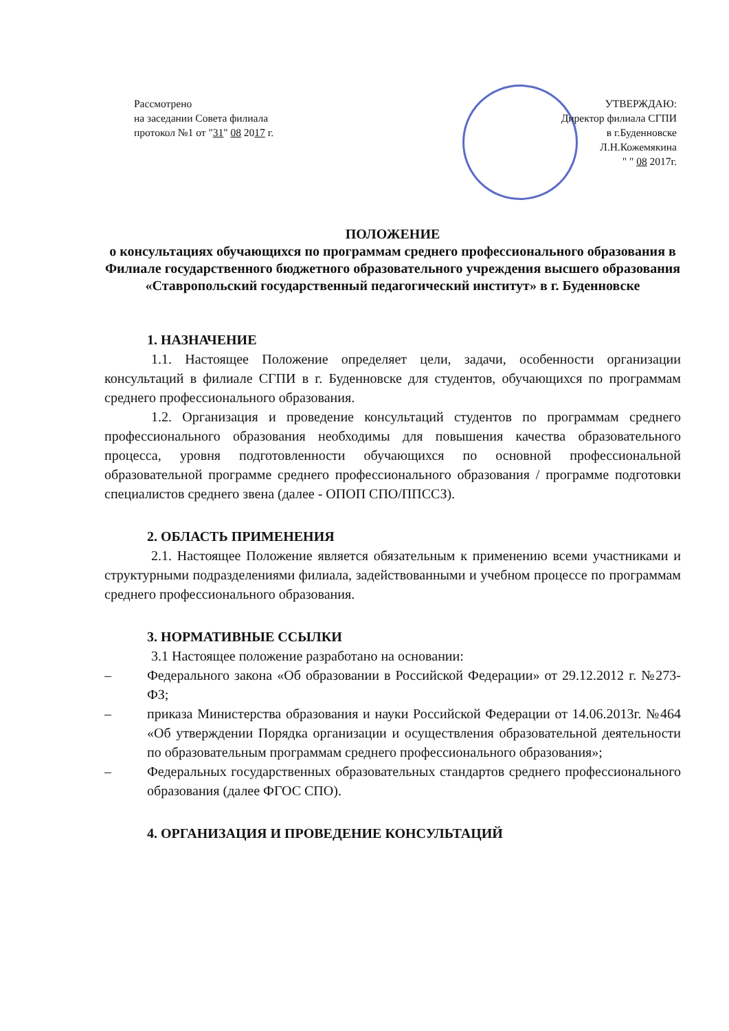Рассмотрено
на заседании Совета филиала
протокол №1 от "31" 08 2017 г.
УТВЕРЖДАЮ:
Директор филиала СГПИ
в г.Буденновске
Л.Н.Кожемякина
" " 08 2017г.
ПОЛОЖЕНИЕ
о консультациях обучающихся по программам среднего профессионального образования в Филиале государственного бюджетного образовательного учреждения высшего образования «Ставропольский государственный педагогический институт» в г. Буденновске
1. НАЗНАЧЕНИЕ
1.1. Настоящее Положение определяет цели, задачи, особенности организации консультаций в филиале СГПИ в г. Буденновске для студентов, обучающихся по программам среднего профессионального образования.
1.2. Организация и проведение консультаций студентов по программам среднего профессионального образования необходимы для повышения качества образовательного процесса, уровня подготовленности обучающихся по основной профессиональной образовательной программе среднего профессионального образования / программе подготовки специалистов среднего звена (далее - ОПОП СПО/ППССЗ).
2. ОБЛАСТЬ ПРИМЕНЕНИЯ
2.1. Настоящее Положение является обязательным к применению всеми участниками и структурными подразделениями филиала, задействованными и учебном процессе по программам среднего профессионального образования.
3. НОРМАТИВНЫЕ ССЫЛКИ
3.1 Настоящее положение разработано на основании:
– Федерального закона «Об образовании в Российской Федерации» от 29.12.2012 г. №273-ФЗ;
– приказа Министерства образования и науки Российской Федерации от 14.06.2013г. №464 «Об утверждении Порядка организации и осуществления образовательной деятельности по образовательным программам среднего профессионального образования»;
– Федеральных государственных образовательных стандартов среднего профессионального образования (далее ФГОС СПО).
4. ОРГАНИЗАЦИЯ И ПРОВЕДЕНИЕ КОНСУЛЬТАЦИЙ